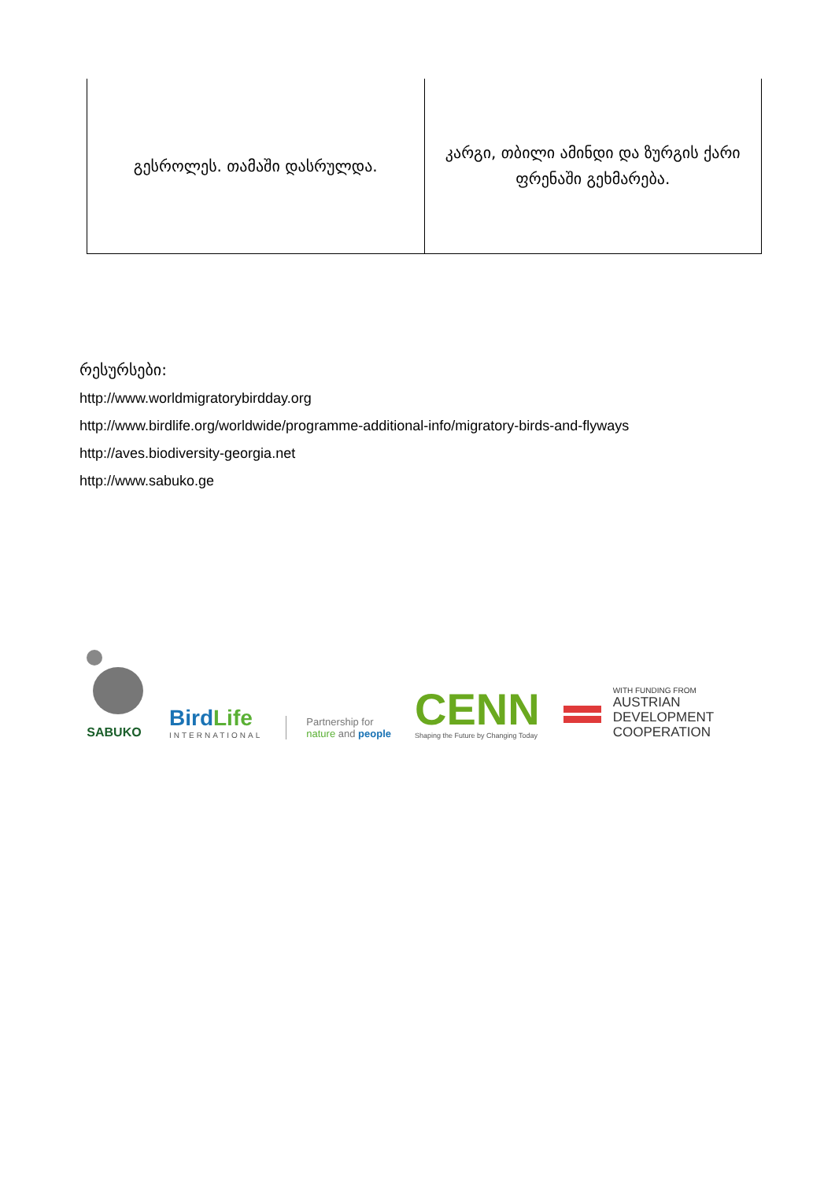| გესროლეს. თამაში დასრულდა. | კარგი, თბილი ამინდი და ზურგის ქარი ფრენაში გეხმარება. |
რესურსები:
http://www.worldmigratorybirdday.org
http://www.birdlife.org/worldwide/programme-additional-info/migratory-birds-and-flyways
http://aves.biodiversity-georgia.net
http://www.sabuko.ge
SABUKO
BirdLife
INTERNATIONAL
Partnership for
nature and people
CENN
Shaping the Future by Changing Today
WITH FUNDING FROM
AUSTRIAN
DEVELOPMENT
COOPERATION